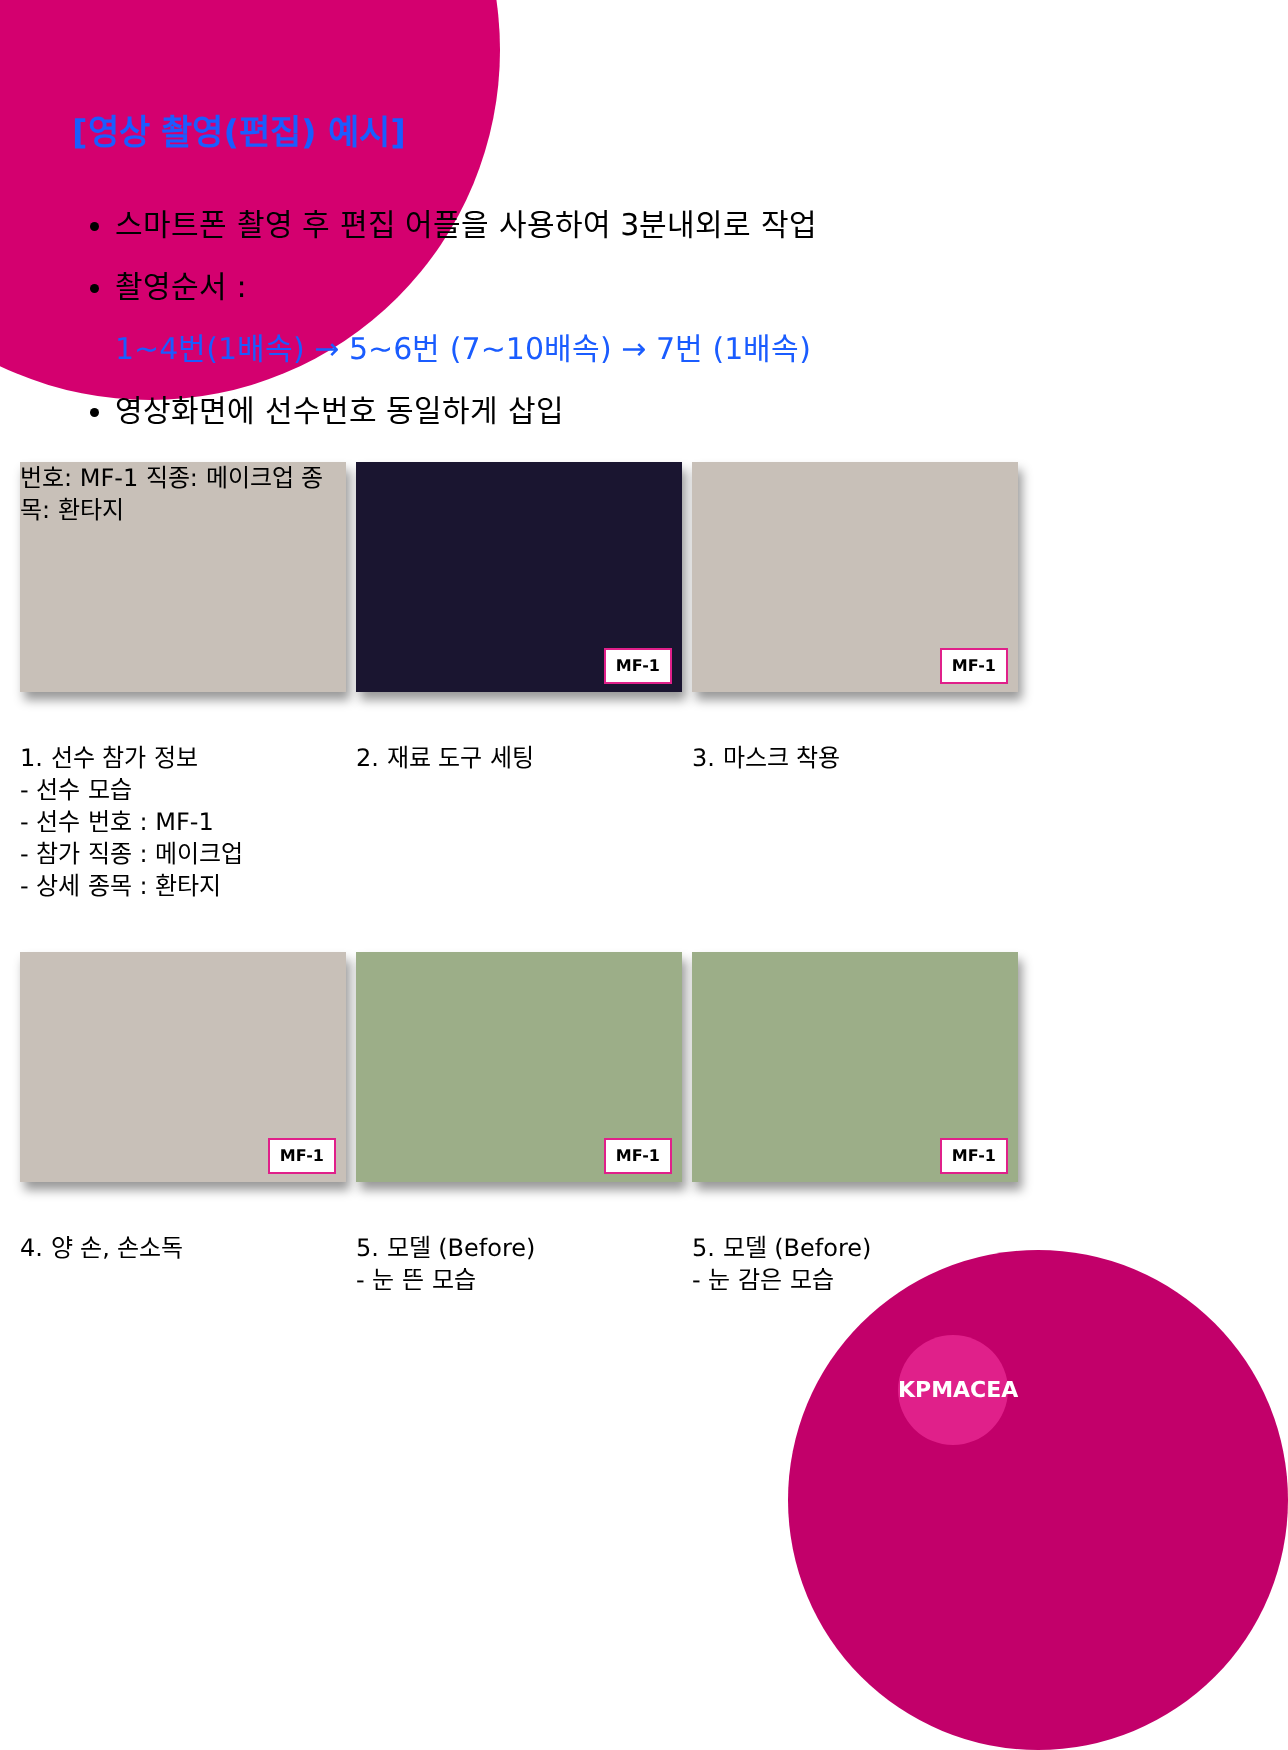[영상 촬영(편집) 예시]
스마트폰 촬영 후 편집 어플을 사용하여 3분내외로 작업
촬영순서 :
1~4번(1배속) → 5~6번 (7~10배속) → 7번 (1배속)
영상화면에 선수번호 동일하게 삽입
번호: MF-1 직종: 메이크업 종목: 환타지
1. 선수 참가 정보
- 선수 모습
- 선수 번호 : MF-1
- 참가 직종 : 메이크업
- 상세 종목 : 환타지
MF-1
2. 재료 도구 세팅
MF-1
3. 마스크 착용
MF-1
4. 양 손, 손소독
MF-1
5. 모델 (Before)
- 눈 뜬 모습
MF-1
5. 모델 (Before)
- 눈 감은 모습
KPMACEA